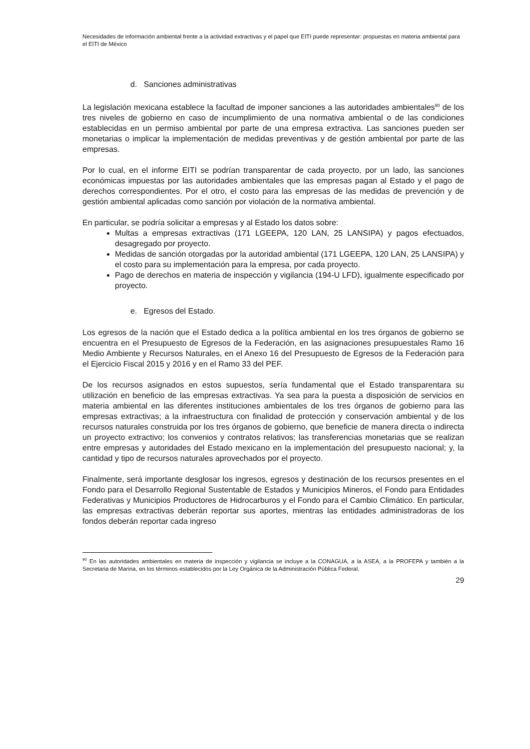Necesidades de información ambiental frente a la actividad extractivas y el papel que EITI puede representar: propuestas en materia ambiental para el EITI de México
d. Sanciones administrativas
La legislación mexicana establece la facultad de imponer sanciones a las autoridades ambientales<sup>90</sup> de los tres niveles de gobierno en caso de incumplimiento de una normativa ambiental o de las condiciones establecidas en un permiso ambiental por parte de una empresa extractiva. Las sanciones pueden ser monetarias o implicar la implementación de medidas preventivas y de gestión ambiental por parte de las empresas.
Por lo cual, en el informe EITI se podrían transparentar de cada proyecto, por un lado, las sanciones económicas impuestas por las autoridades ambientales que las empresas pagan al Estado y el pago de derechos correspondientes. Por el otro, el costo para las empresas de las medidas de prevención y de gestión ambiental aplicadas como sanción por violación de la normativa ambiental.
En particular, se podría solicitar a empresas y al Estado los datos sobre:
Multas a empresas extractivas (171 LGEEPA, 120 LAN, 25 LANSIPA) y pagos efectuados, desagregado por proyecto.
Medidas de sanción otorgadas por la autoridad ambiental (171 LGEEPA, 120 LAN, 25 LANSIPA) y el costo para su implementación para la empresa, por cada proyecto.
Pago de derechos en materia de inspección y vigilancia (194-U LFD), igualmente especificado por proyecto.
e. Egresos del Estado.
Los egresos de la nación que el Estado dedica a la política ambiental en los tres órganos de gobierno se encuentra en el Presupuesto de Egresos de la Federación, en las asignaciones presupuestales Ramo 16 Medio Ambiente y Recursos Naturales, en el Anexo 16 del Presupuesto de Egresos de la Federación para el Ejercicio Fiscal 2015 y 2016 y en el Ramo 33 del PEF.
De los recursos asignados en estos supuestos, sería fundamental que el Estado transparentara su utilización en beneficio de las empresas extractivas. Ya sea para la puesta a disposición de servicios en materia ambiental en las diferentes instituciones ambientales de los tres órganos de gobierno para las empresas extractivas; a la infraestructura con finalidad de protección y conservación ambiental y de los recursos naturales construida por los tres órganos de gobierno, que beneficie de manera directa o indirecta un proyecto extractivo; los convenios y contratos relativos; las transferencias monetarias que se realizan entre empresas y autoridades del Estado mexicano en la implementación del presupuesto nacional; y, la cantidad y tipo de recursos naturales aprovechados por el proyecto.
Finalmente, será importante desglosar los ingresos, egresos y destinación de los recursos presentes en el Fondo para el Desarrollo Regional Sustentable de Estados y Municipios Mineros, el Fondo para Entidades Federativas y Municipios Productores de Hidrocarburos y el Fondo para el Cambio Climático. En particular, las empresas extractivas deberán reportar sus aportes, mientras las entidades administradoras de los fondos deberán reportar cada ingreso
<sup>90</sup> En las autoridades ambientales en materia de inspección y vigilancia se incluye a la CONAGUA, a la ASEA, a la PROFEPA y también a la Secretaria de Marina, en los términos establecidos por la Ley Orgánica de la Administración Pública Federal.
29